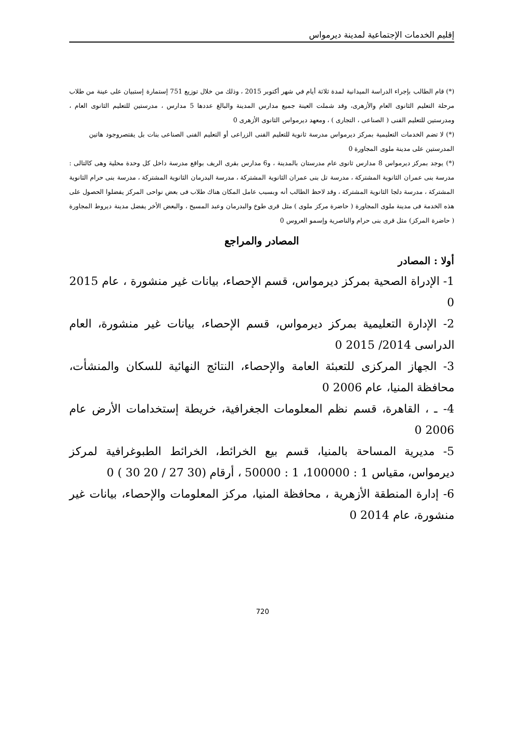إقليم الخدمات الإجتماعية لمدينة ديرمواس
(*) قام الطالب بإجراء الدراسة الميدانية لمدة ثلاثة أيام في شهر أكتوبر 2015 ، وذلك من خلال توزيع 751 إستمارة إستبيان على عينة من طلاب مرحلة التعليم الثانوى العام والأزهرى، وقد شملت العينة جميع مدارس المدينة والبالغ عددها 5 مدارس ، مدرستين للتعليم الثانوى العام ، ومدرستين للتعليم الفنى ( الصناعى ، التجارى ) ، ومعهد ديرمواس الثانوى الأزهرى 0
(*) لا تضم الخدمات التعليمية بمركز ديرمواس مدرسة ثانوية للتعليم الفنى الزراعى أو التعليم الفنى الصناعى بنات بل يقتصروجود هاتين المدرستين على مدينة ملوى المجاورة 0
(*) يوجد بمركز ديرمواس 8 مدارس ثانوى عام مدرستان بالمدينة ، و6 مدارس بقرى الريف بواقع مدرسة داخل كل وحدة محلية وهى كالتالى : مدرسة بنى عمران الثانوية المشتركة ، مدرسة تل بنى عمران الثانوية المشتركة ، مدرسة البدرمان الثانوية المشتركة ، مدرسة بنى حرام الثانوية المشتركة ، مدرسة دلجا الثانوية المشتركة ، وقد لاحظ الطالب أنه وبسبب عامل المكان هناك طلاب فى بعض نواحى المركز يفضلوا الحصول على هذه الخدمة فى مدينة ملوى المجاورة ( حاضرة مركز ملوى ) مثل قرى طوخ والبدرمان وعبد المسيح ، والبعض الأخر يفضل مدينة ديروط المجاورة ( حاضرة المركز) مثل قرى بنى حرام والناصرية وإسمو العروس 0
المصادر والمراجع
أولا : المصادر
1- الإدراة الصحية بمركز ديرمواس، قسم الإحصاء، بيانات غير منشورة ، عام 2015 0
2- الإدارة التعليمية بمركز ديرمواس، قسم الإحصاء، بيانات غير منشورة، العام الدراسى 2014/ 2015 0
3- الجهاز المركزى للتعبئة العامة والإحصاء، النتائج النهائية للسكان والمنشأت، محافظة المنيا، عام 2006 0
4- ـ ، القاهرة، قسم نظم المعلومات الجغرافية، خريطة إستخدامات الأرض عام 2006 0
5- مديرية المساحة بالمنيا، قسم بيع الخرائط، الخرائط الطبوغرافية لمركز ديرمواس، مقياس 1 : 100000، 1 : 50000 ، أرقام (30 27 / 20 30 ) 0
6- إدارة المنطقة الأزهرية ، محافظة المنيا، مركز المعلومات والإحصاء، بيانات غير منشورة، عام 2014 0
720